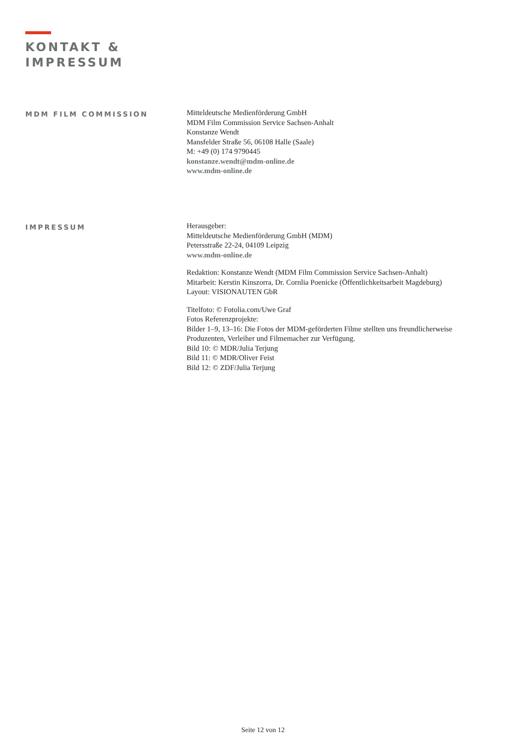KONTAKT &
IMPRESSUM
MDM FILM COMMISSION
Mitteldeutsche Medienförderung GmbH
MDM Film Commission Service Sachsen-Anhalt
Konstanze Wendt
Mansfelder Straße 56, 06108 Halle (Saale)
M: +49 (0) 174 9790445
konstanze.wendt@mdm-online.de
www.mdm-online.de
IMPRESSUM
Herausgeber:
Mitteldeutsche Medienförderung GmbH (MDM)
Petersstraße 22-24, 04109 Leipzig
www.mdm-online.de
Redaktion: Konstanze Wendt (MDM Film Commission Service Sachsen-Anhalt)
Mitarbeit: Kerstin Kinszorra, Dr. Cornlia Poenicke (Öffentlichkeitsarbeit Magdeburg)
Layout: VISIONAUTEN GbR
Titelfoto: © Fotolia.com/Uwe Graf
Fotos Referenzprojekte:
Bilder 1–9, 13–16: Die Fotos der MDM-geförderten Filme stellten uns freundlicherweise
Produzenten, Verleiher und Filmemacher zur Verfügung.
Bild 10: © MDR/Julia Terjung
Bild 11: © MDR/Oliver Feist
Bild 12: © ZDF/Julia Terjung
Seite 12 von 12